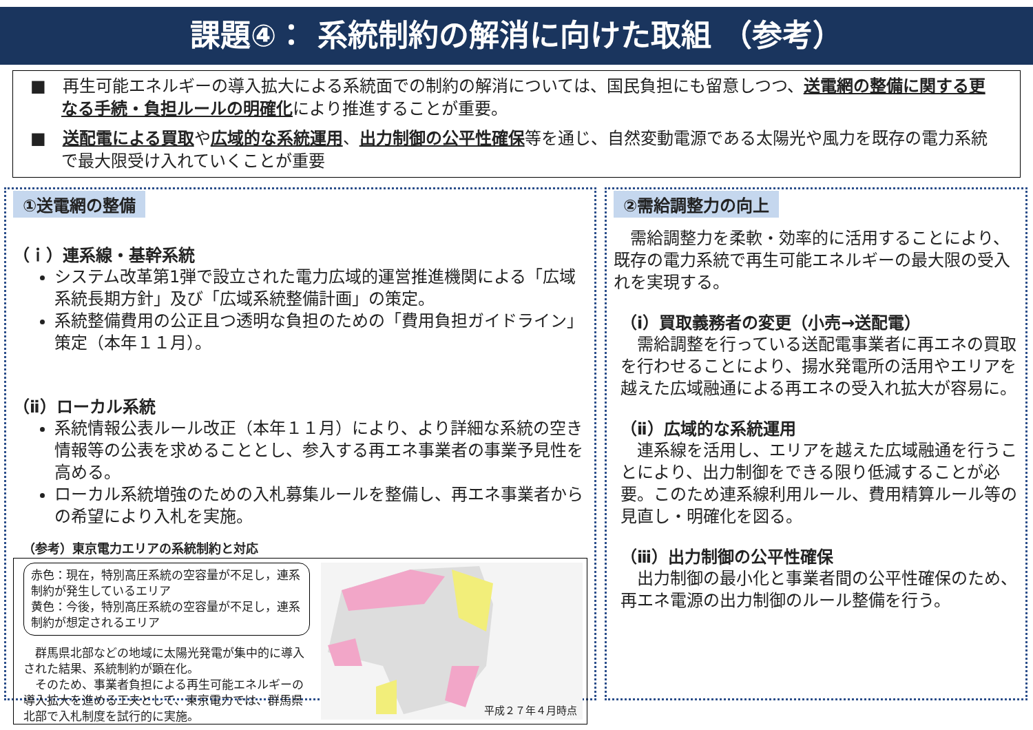課題④： 系統制約の解消に向けた取組 （参考）
■　再生可能エネルギーの導入拡大による系統面での制約の解消については、国民負担にも留意しつつ、送電網の整備に関する更なる手続・負担ルールの明確化により推進することが重要。
■　送配電による買取や広域的な系統運用、出力制御の公平性確保等を通じ、自然変動電源である太陽光や風力を既存の電力系統で最大限受け入れていくことが重要
①送電網の整備
（ｉ）連系線・基幹系統
システム改革第1弾で設立された電力広域的運営推進機関による「広域系統長期方針」及び「広域系統整備計画」の策定。
系統整備費用の公正且つ透明な負担のための「費用負担ガイドライン」策定（本年１１月）。
（ⅱ）ローカル系統
系統情報公表ルール改正（本年１１月）により、より詳細な系統の空き情報等の公表を求めることとし、参入する再エネ事業者の事業予見性を高める。
ローカル系統増強のための入札募集ルールを整備し、再エネ事業者からの希望により入札を実施。
（参考）東京電力エリアの系統制約と対応
赤色：現在，特別高圧系統の空容量が不足し，連系制約が発生しているエリア
黄色：今後，特別高圧系統の空容量が不足し，連系制約が想定されるエリア
　群馬県北部などの地域に太陽光発電が集中的に導入された結果、系統制約が顕在化。
　そのため、事業者負担による再生可能エネルギーの導入拡大を進める工夫として、東京電力では、群馬県北部で入札制度を試行的に実施。
平成２７年４月時点
②需給調整力の向上
　需給調整力を柔軟・効率的に活用することにより、既存の電力系統で再生可能エネルギーの最大限の受入れを実現する。
（i）買取義務者の変更（小売→送配電）
　需給調整を行っている送配電事業者に再エネの買取を行わせることにより、揚水発電所の活用やエリアを越えた広域融通による再エネの受入れ拡大が容易に。
（ⅱ）広域的な系統運用
　連系線を活用し、エリアを越えた広域融通を行うことにより、出力制御をできる限り低減することが必要。このため連系線利用ルール、費用精算ルール等の見直し・明確化を図る。
（ⅲ）出力制御の公平性確保
　出力制御の最小化と事業者間の公平性確保のため、再エネ電源の出力制御のルール整備を行う。